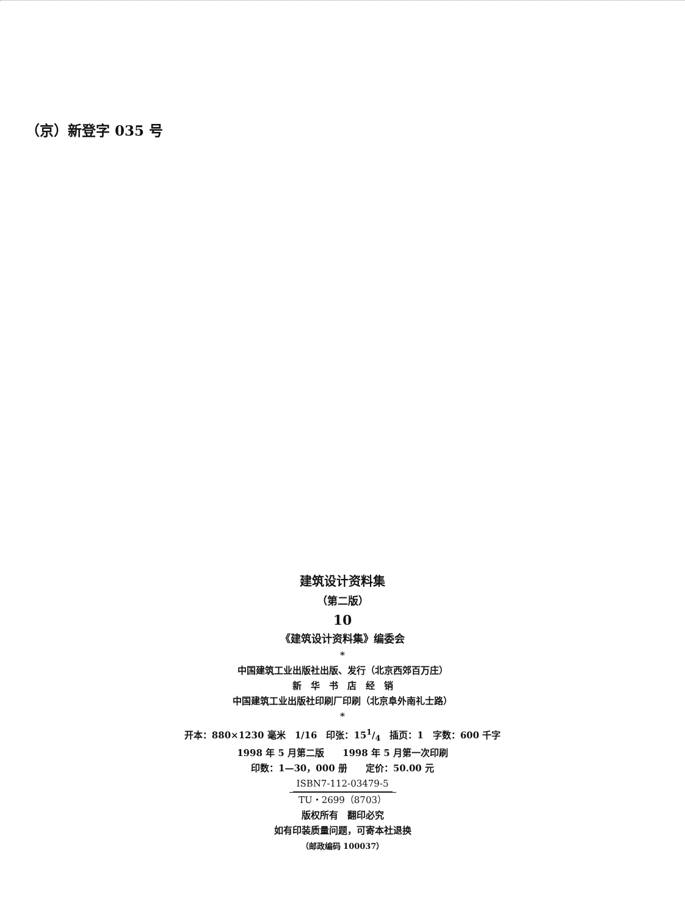（京）新登字 035 号
建筑设计资料集
（第二版）
10
《建筑设计资料集》编委会
*
中国建筑工业出版社出版、发行（北京西郊百万庄）
新　华　书　店　经　销
中国建筑工业出版社印刷厂印刷（北京阜外南礼士路）
*
开本：880×1230 毫米　1/16　印张：151/4　插页：1　字数：600 千字
1998 年 5 月第二版　　1998 年 5 月第一次印刷
印数：1—30，000 册　　定价：50.00 元
ISBN7-112-03479-5
TU・2699（8703）
版权所有　翻印必究
如有印装质量问题，可寄本社退换
（邮政编码 100037）